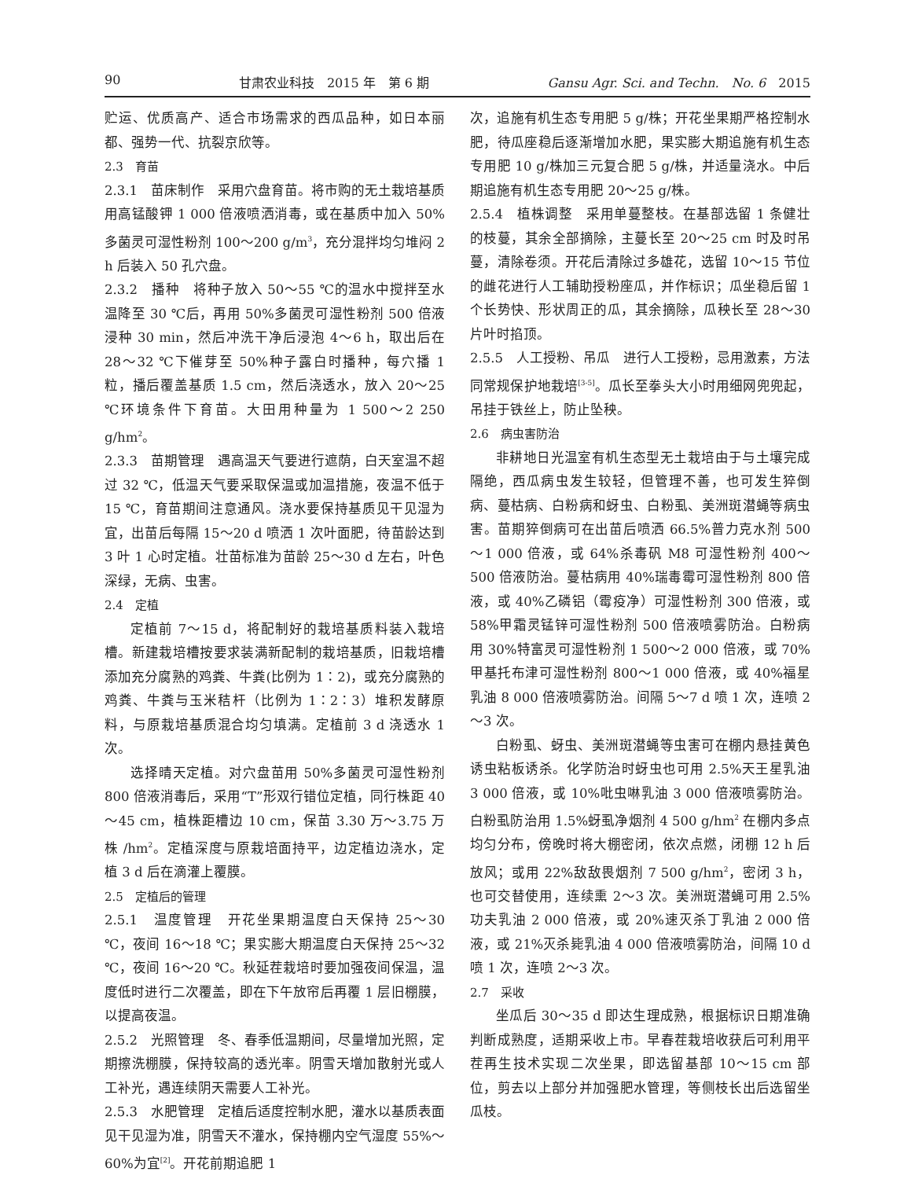90 甘肃农业科技　2015 年　第 6 期 Gansu Agr. Sci. and Techn.　No. 6　2015
贮运、优质高产、适合市场需求的西瓜品种，如日本丽都、强势一代、抗裂京欣等。
2.3　育苗
2.3.1　苗床制作　采用穴盘育苗。将市购的无土栽培基质用高锰酸钾 1 000 倍液喷洒消毒，或在基质中加入 50%多菌灵可湿性粉剂 100～200 g/m<sup>3</sup>，充分混拌均匀堆闷 2 h 后装入 50 孔穴盘。
2.3.2　播种　将种子放入 50～55 ℃的温水中搅拌至水温降至 30 ℃后，再用 50%多菌灵可湿性粉剂 500 倍液浸种 30 min，然后冲洗干净后浸泡 4～6 h，取出后在 28～32 ℃下催芽至 50%种子露白时播种，每穴播 1 粒，播后覆盖基质 1.5 cm，然后浇透水，放入 20～25 ℃环境条件下育苗。大田用种量为 1 500～2 250 g/hm<sup>2</sup>。
2.3.3　苗期管理　遇高温天气要进行遮荫，白天室温不超过 32 ℃，低温天气要采取保温或加温措施，夜温不低于 15 ℃，育苗期间注意通风。浇水要保持基质见干见湿为宜，出苗后每隔 15～20 d 喷洒 1 次叶面肥，待苗龄达到 3 叶 1 心时定植。壮苗标准为苗龄 25～30 d 左右，叶色深绿，无病、虫害。
2.4　定植
定植前 7～15 d，将配制好的栽培基质料装入栽培槽。新建栽培槽按要求装满新配制的栽培基质，旧栽培槽添加充分腐熟的鸡粪、牛粪(比例为 1∶2)，或充分腐熟的鸡粪、牛粪与玉米秸杆（比例为 1∶2∶3）堆积发酵原料，与原栽培基质混合均匀填满。定植前 3 d 浇透水 1 次。
选择晴天定植。对穴盘苗用 50%多菌灵可湿性粉剂 800 倍液消毒后，采用“T”形双行错位定植，同行株距 40～45 cm，植株距槽边 10 cm，保苗 3.30 万～3.75 万株 /hm<sup>2</sup>。定植深度与原栽培面持平，边定植边浇水，定植 3 d 后在滴灌上覆膜。
2.5　定植后的管理
2.5.1　温度管理　开花坐果期温度白天保持 25～30 ℃，夜间 16～18 ℃；果实膨大期温度白天保持 25～32 ℃，夜间 16～20 ℃。秋延茬栽培时要加强夜间保温，温度低时进行二次覆盖，即在下午放帘后再覆 1 层旧棚膜，以提高夜温。
2.5.2　光照管理　冬、春季低温期间，尽量增加光照，定期擦洗棚膜，保持较高的透光率。阴雪天增加散射光或人工补光，遇连续阴天需要人工补光。
2.5.3　水肥管理　定植后适度控制水肥，灌水以基质表面见干见湿为准，阴雪天不灌水，保持棚内空气湿度 55%～60%为宜<sup>[2]</sup>。开花前期追肥 1
次，追施有机生态专用肥 5 g/株；开花坐果期严格控制水肥，待瓜座稳后逐渐增加水肥，果实膨大期追施有机生态专用肥 10 g/株加三元复合肥 5 g/株，并适量浇水。中后期追施有机生态专用肥 20～25 g/株。
2.5.4　植株调整　采用单蔓整枝。在基部选留 1 条健壮的枝蔓，其余全部摘除，主蔓长至 20～25 cm 时及时吊蔓，清除卷须。开花后清除过多雄花，选留 10～15 节位的雌花进行人工辅助授粉座瓜，并作标识；瓜坐稳后留 1 个长势快、形状周正的瓜，其余摘除，瓜秧长至 28～30 片叶时掐顶。
2.5.5　人工授粉、吊瓜　进行人工授粉，忌用激素，方法同常规保护地栽培<sup>[3-5]</sup>。瓜长至拳头大小时用细网兜兜起，吊挂于铁丝上，防止坠秧。
2.6　病虫害防治
非耕地日光温室有机生态型无土栽培由于与土壤完成隔绝，西瓜病虫发生较轻，但管理不善，也可发生猝倒病、蔓枯病、白粉病和蚜虫、白粉虱、美洲斑潜蝇等病虫害。苗期猝倒病可在出苗后喷洒 66.5%普力克水剂 500～1 000 倍液，或 64%杀毒矾 M8 可湿性粉剂 400～500 倍液防治。蔓枯病用 40%瑞毒霉可湿性粉剂 800 倍液，或 40%乙磷铝（霉疫净）可湿性粉剂 300 倍液，或 58%甲霜灵锰锌可湿性粉剂 500 倍液喷雾防治。白粉病用 30%特富灵可湿性粉剂 1 500～2 000 倍液，或 70%甲基托布津可湿性粉剂 800～1 000 倍液，或 40%福星乳油 8 000 倍液喷雾防治。间隔 5～7 d 喷 1 次，连喷 2～3 次。
白粉虱、蚜虫、美洲斑潜蝇等虫害可在棚内悬挂黄色诱虫粘板诱杀。化学防治时蚜虫也可用 2.5%天王星乳油 3 000 倍液，或 10%吡虫啉乳油 3 000 倍液喷雾防治。白粉虱防治用 1.5%蚜虱净烟剂 4 500 g/hm<sup>2</sup> 在棚内多点均匀分布，傍晚时将大棚密闭，依次点燃，闭棚 12 h 后放风；或用 22%敌敌畏烟剂 7 500 g/hm<sup>2</sup>，密闭 3 h，也可交替使用，连续熏 2～3 次。美洲斑潜蝇可用 2.5%功夫乳油 2 000 倍液，或 20%速灭杀丁乳油 2 000 倍液，或 21%灭杀毙乳油 4 000 倍液喷雾防治，间隔 10 d 喷 1 次，连喷 2～3 次。
2.7　采收
坐瓜后 30～35 d 即达生理成熟，根据标识日期准确判断成熟度，适期采收上市。早春茬栽培收获后可利用平茬再生技术实现二次坐果，即选留基部 10～15 cm 部位，剪去以上部分并加强肥水管理，等侧枝长出后选留坐瓜枝。